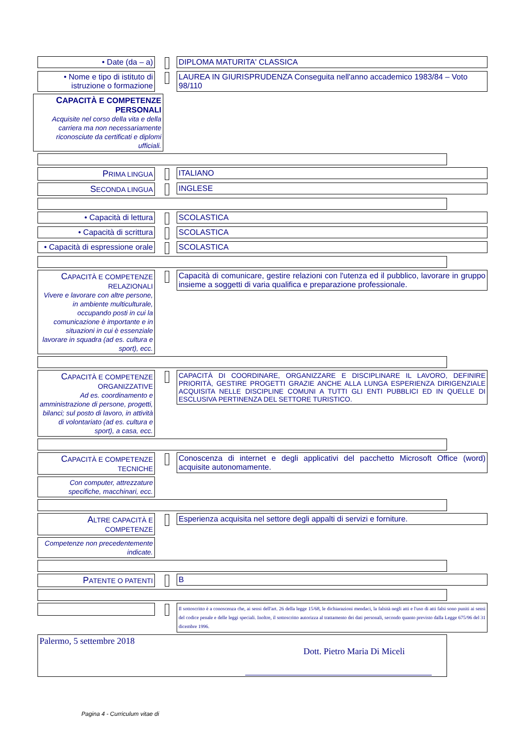• Date (da – a) DIPLOMA MATURITA' CLASSICA
• Nome e tipo di istituto di istruzione o formazione
LAUREA IN GIURISPRUDENZA Conseguita nell'anno accademico 1983/84 – Voto 98/110
CAPACITÀ E COMPETENZE PERSONALI
Acquisite nel corso della vita e della carriera ma non necessariamente riconosciute da certificati e diplomi ufficiali.
PRIMA LINGUA ITALIANO
SECONDA LINGUA INGLESE
• Capacità di lettura SCOLASTICA
• Capacità di scrittura SCOLASTICA
• Capacità di espressione orale
SCOLASTICA
CAPACITÀ E COMPETENZE RELAZIONALI
Vivere e lavorare con altre persone, in ambiente multiculturale, occupando posti in cui la comunicazione è importante e in situazioni in cui è essenziale lavorare in squadra (ad es. cultura e sport), ecc.
Capacità di comunicare, gestire relazioni con l'utenza ed il pubblico, lavorare in gruppo insieme a soggetti di varia qualifica e preparazione professionale.
CAPACITÀ E COMPETENZE ORGANIZZATIVE
Ad es. coordinamento e amministrazione di persone, progetti, bilanci; sul posto di lavoro, in attività di volontariato (ad es. cultura e sport), a casa, ecc.
CAPACITÀ DI COORDINARE, ORGANIZZARE E DISCIPLINARE IL LAVORO, DEFINIRE PRIORITÀ, GESTIRE PROGETTI GRAZIE ANCHE ALLA LUNGA ESPERIENZA DIRIGENZIALE ACQUISITA NELLE DISCIPLINE COMUNI A TUTTI GLI ENTI PUBBLICI ED IN QUELLE DI ESCLUSIVA PERTINENZA DEL SETTORE TURISTICO.
CAPACITÀ E COMPETENZE TECNICHE
Conoscenza di internet e degli applicativi del pacchetto Microsoft Office (word) acquisite autonomamente.
Con computer, attrezzature specifiche, macchinari, ecc.
ALTRE CAPACITÀ E COMPETENZE
Esperienza acquisita nel settore degli appalti di servizi e forniture.
Competenze non precedentemente indicate.
PATENTE O PATENTI B
Il sottoscritto è a conoscenza che, ai sensi dell'art. 26 della legge 15/68, le dichiarazioni mendaci, la falsità negli atti e l'uso di atti falsi sono puniti ai sensi del codice penale e delle leggi speciali. Inoltre, il sottoscritto autorizza al trattamento dei dati personali, secondo quanto previsto dalla Legge 675/96 del 31 dicembre 1996.
Palermo, 5 settembre 2018
Dott. Pietro Maria Di Miceli
Pagina 4 - Curriculum vitae di